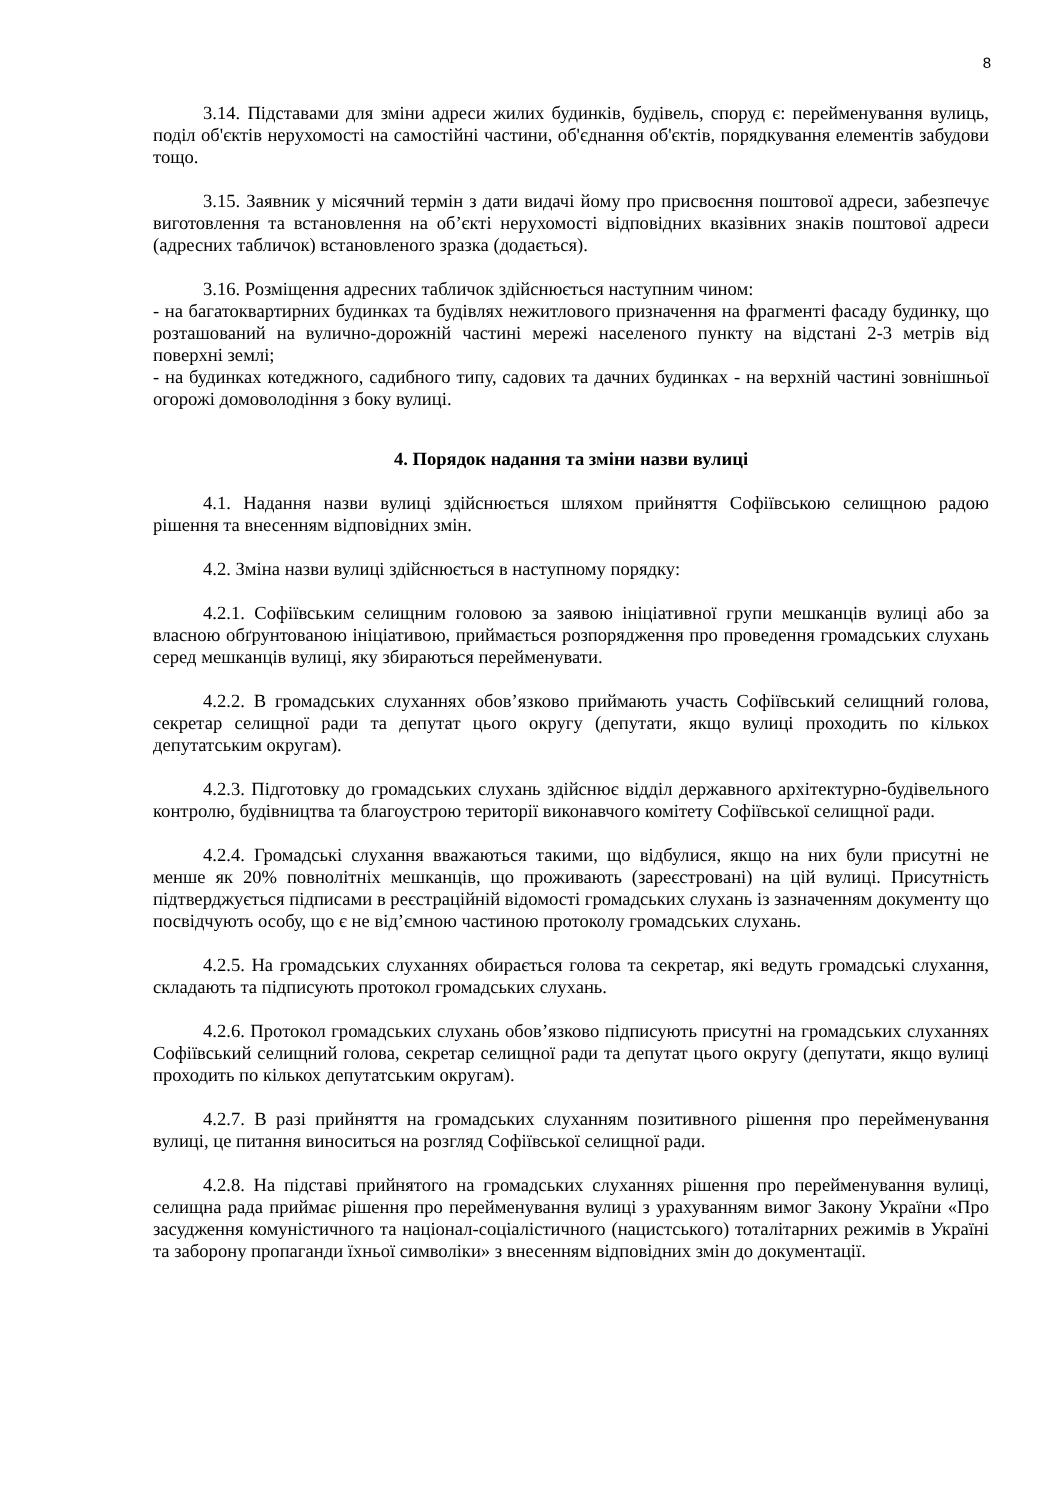8
3.14. Підставами для зміни адреси жилих будинків, будівель, споруд є: перейменування вулиць, поділ об'єктів нерухомості на самостійні частини, об'єднання об'єктів, порядкування елементів забудови тощо.
3.15. Заявник у місячний термін з дати видачі йому про присвоєння поштової адреси, забезпечує виготовлення та встановлення на об’єкті нерухомості відповідних вказівних знаків поштової адреси (адресних табличок) встановленого зразка (додається).
3.16. Розміщення адресних табличок здійснюється наступним чином:
- на багатоквартирних будинках та будівлях нежитлового призначення на фрагменті фасаду будинку, що розташований на вулично-дорожній частині мережі населеного пункту на відстані 2-3 метрів від поверхні землі;
- на будинках котеджного, садибного типу, садових та дачних будинках - на верхній частині зовнішньої огорожі домоволодіння з боку вулиці.
4. Порядок надання та зміни назви вулиці
4.1. Надання назви вулиці здійснюється шляхом прийняття Софіївською селищною радою рішення та внесенням відповідних змін.
4.2. Зміна назви вулиці здійснюється в наступному порядку:
4.2.1. Софіївським селищним головою за заявою ініціативної групи мешканців вулиці або за власною обґрунтованою ініціативою, приймається розпорядження про проведення громадських слухань серед мешканців вулиці, яку збираються перейменувати.
4.2.2. В громадських слуханнях обов’язково приймають участь Софіївський селищний голова, секретар селищної ради та депутат цього округу (депутати, якщо вулиці проходить по кількох депутатським округам).
4.2.3. Підготовку до громадських слухань здійснює відділ державного архітектурно-будівельного контролю, будівництва та благоустрою території виконавчого комітету Софіївської селищної ради.
4.2.4. Громадські слухання вважаються такими, що відбулися, якщо на них були присутні не менше як 20% повнолітніх мешканців, що проживають (зареєстровані) на цій вулиці. Присутність підтверджується підписами в реєстраційній відомості громадських слухань із зазначенням документу що посвідчують особу, що є не від’ємною частиною протоколу громадських слухань.
4.2.5. На громадських слуханнях обирається голова та секретар, які ведуть громадські слухання, складають та підписують протокол громадських слухань.
4.2.6. Протокол громадських слухань обов’язково підписують присутні на громадських слуханнях Софіївський селищний голова, секретар селищної ради та депутат цього округу (депутати, якщо вулиці проходить по кількох депутатським округам).
4.2.7. В разі прийняття на громадських слуханням позитивного рішення про перейменування вулиці, це питання виноситься на розгляд Софіївської селищної ради.
4.2.8. На підставі прийнятого на громадських слуханнях рішення про перейменування вулиці, селищна рада приймає рішення про перейменування вулиці з урахуванням вимог Закону України «Про засудження комуністичного та націонал-соціалістичного (нацистського) тоталітарних режимів в Україні та заборону пропаганди їхньої символіки» з внесенням відповідних змін до документації.